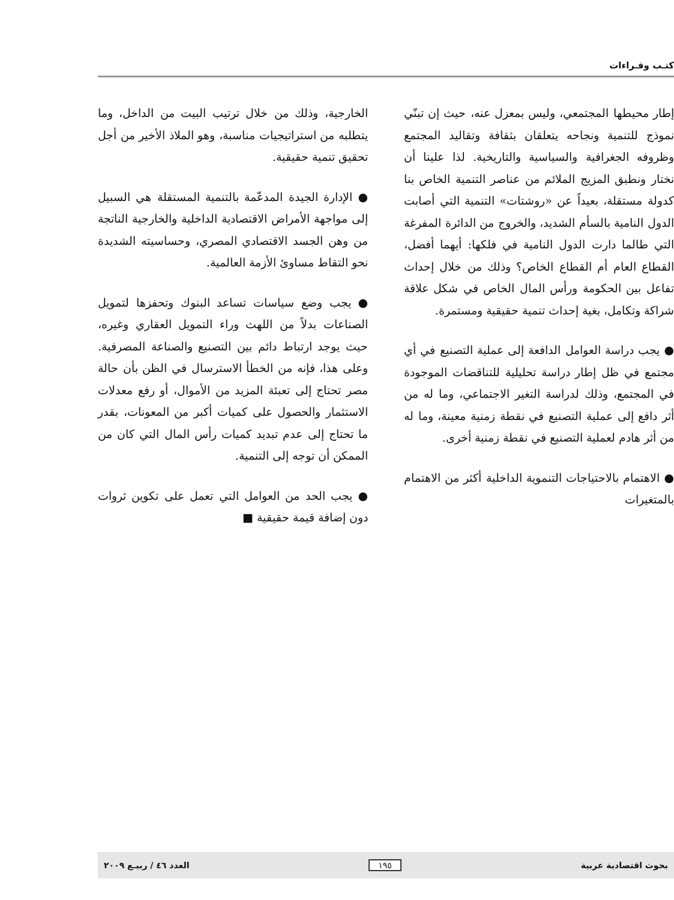كتـب وقـراءات
إطار محيطها المجتمعي، وليس بمعزل عنه، حيث إن تبنّي نموذج للتنمية ونجاحه يتعلقان بثقافة وتقاليد المجتمع وظروفه الجغرافية والسياسية والتاريخية. لذا علينا أن نختار ونطبق المزيج الملائم من عناصر التنمية الخاص بنا كدولة مستقلة، بعيداً عن «روشتات» التنمية التي أصابت الدول النامية بالسأم الشديد، والخروج من الدائرة المفرغة التي طالما دارت الدول النامية في فلكها: أيهما أفضل، القطاع العام أم القطاع الخاص؟ وذلك من خلال إحداث تفاعل بين الحكومة ورأس المال الخاص في شكل علاقة شراكة وتكامل، بغية إحداث تنمية حقيقية ومستمرة.
● يجب دراسة العوامل الدافعة إلى عملية التصنيع في أي مجتمع في ظل إطار دراسة تحليلية للتناقضات الموجودة في المجتمع، وذلك لدراسة التغير الاجتماعي، وما له من أثر دافع إلى عملية التصنيع في نقطة زمنية معينة، وما له من أثر هادم لعملية التصنيع في نقطة زمنية أخرى.
● الاهتمام بالاحتياجات التنموية الداخلية أكثر من الاهتمام بالمتغيرات
الخارجية، وذلك من خلال ترتيب البيت من الداخل، وما يتطلبه من استراتيجيات مناسبة، وهو الملاذ الأخير من أجل تحقيق تنمية حقيقية.
● الإدارة الجيدة المدعّمة بالتنمية المستقلة هي السبيل إلى مواجهة الأمراض الاقتصادية الداخلية والخارجية الناتجة من وهن الجسد الاقتصادي المصري، وحساسيته الشديدة نحو التقاط مساوئ الأزمة العالمية.
● يجب وضع سياسات تساعد البنوك وتحفزها لتمويل الصناعات بدلاً من اللهث وراء التمويل العقاري وغيره، حيث يوجد ارتباط دائم بين التصنيع والصناعة المصرفية. وعلى هذا، فإنه من الخطأ الاسترسال في الظن بأن حالة مصر تحتاج إلى تعبئة المزيد من الأموال، أو رفع معدلات الاستثمار والحصول على كميات أكبر من المعونات، بقدر ما تحتاج إلى عدم تبديد كميات رأس المال التي كان من الممكن أن توجه إلى التنمية.
● يجب الحد من العوامل التي تعمل على تكوين ثروات دون إضافة قيمة حقيقية ■
بحوث اقتصادية عربية ١٩٥ العدد ٤٦ / ربيـع ٢٠٠٩